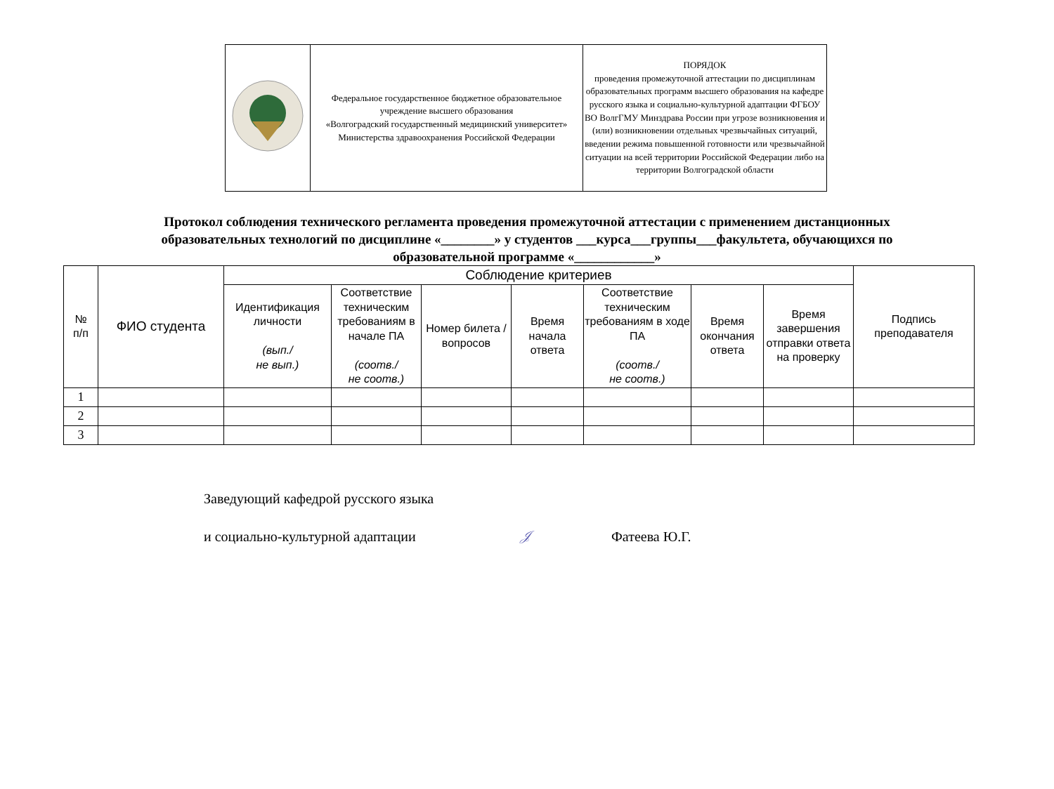| | Федеральное государственное бюджетное образовательное учреждение высшего образования «Волгоградский государственный медицинский университет» Министерства здравоохранения Российской Федерации | ПОРЯДОК проведения промежуточной аттестации по дисциплинам образовательных программ высшего образования на кафедре русского языка и социально-культурной адаптации ФГБОУ ВО ВолгГМУ Минздрава России при угрозе возникновения и (или) возникновении отдельных чрезвычайных ситуаций, введении режима повышенной готовности или чрезвычайной ситуации на всей территории Российской Федерации либо на территории Волгоградской области |
Протокол соблюдения технического регламента проведения промежуточной аттестации с применением дистанционных образовательных технологий по дисциплине «________» у студентов ___курса___группы___факультета, обучающихся по образовательной программе «____________»
| № п/п | ФИО студента | Соблюдение критериев | | | | | | | Подпись преподавателя |
| --- | --- | --- | --- | --- | --- | --- | --- | --- | --- |
| | | Идентификация личности (вып./ не вып.) | Соответствие техническим требованиям в начале ПА (соотв./ не соотв.) | Номер билета / вопросов | Время начала ответа | Соответствие техническим требованиям в ходе ПА (соотв./ не соотв.) | Время окончания ответа | Время завершения отправки ответа на проверку | |
| 1 | | | | | | | | | |
| 2 | | | | | | | | | |
| 3 | | | | | | | | | |
Заведующий кафедрой русского языка
и социально-культурной адаптации 𝒥 Фатеева Ю.Г.